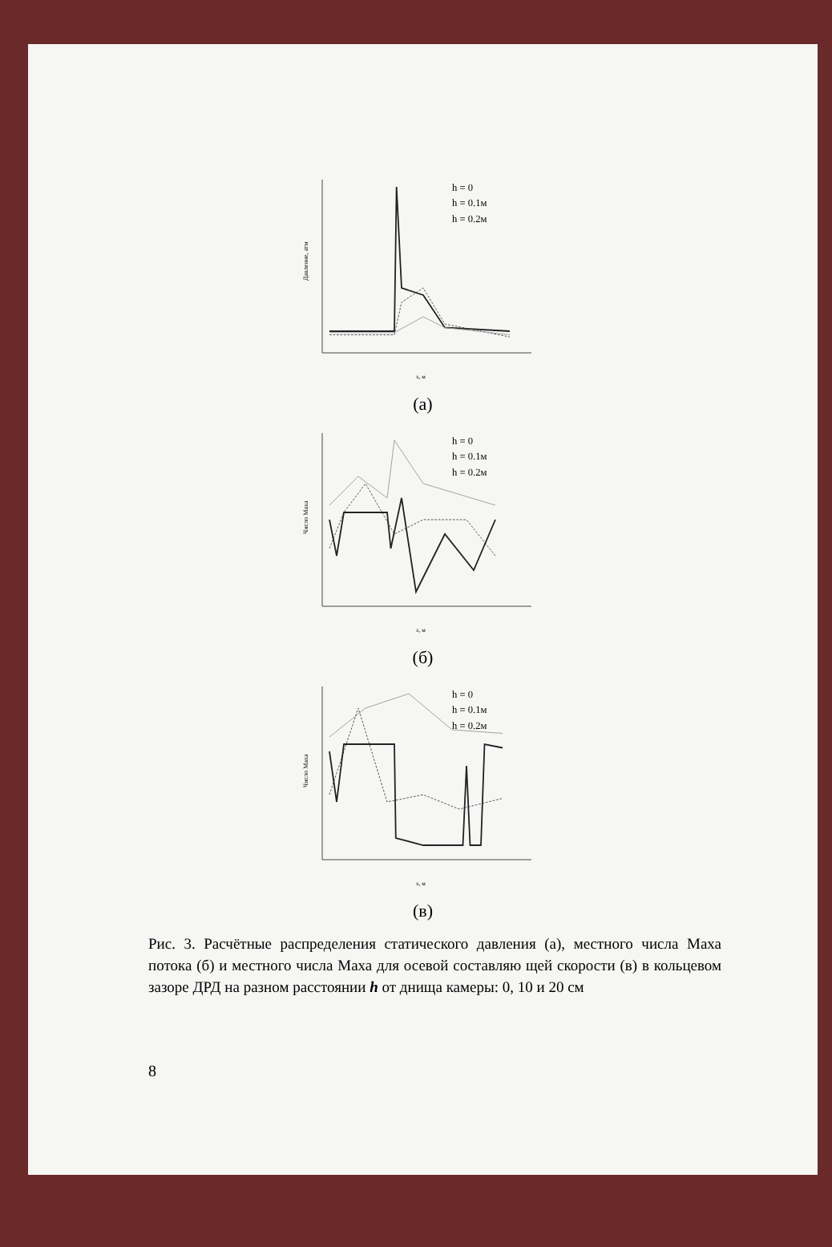Давление, атм
x, м
h = 0
h = 0.1м
h = 0.2м
(а)
Число Маха
x, м
h = 0
h = 0.1м
h = 0.2м
(б)
Число Маха
x, м
h = 0
h = 0.1м
h = 0.2м
(в)
Рис. 3. Расчётные распределения статического давления (а), местного числа Маха потока (б) и местного числа Маха для осевой составляю щей скорости (в) в кольцевом зазоре ДРД на разном расстоянии h от днища камеры: 0, 10 и 20 см
8